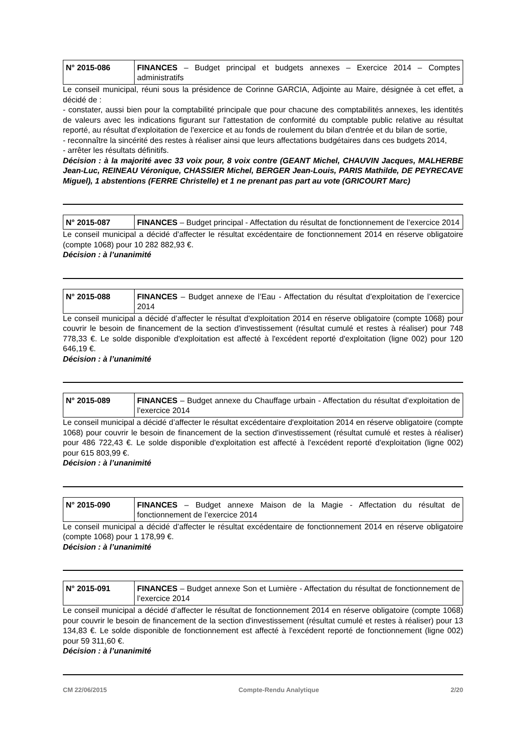| N° 2015-086 | FINANCES – Budget principal et budgets annexes – Exercice 2014 – Comptes administratifs |
Le conseil municipal, réuni sous la présidence de Corinne GARCIA, Adjointe au Maire, désignée à cet effet, a décidé de :
- constater, aussi bien pour la comptabilité principale que pour chacune des comptabilités annexes, les identités de valeurs avec les indications figurant sur l'attestation de conformité du comptable public relative au résultat reporté, au résultat d'exploitation de l'exercice et au fonds de roulement du bilan d'entrée et du bilan de sortie,
- reconnaître la sincérité des restes à réaliser ainsi que leurs affectations budgétaires dans ces budgets 2014,
- arrêter les résultats définitifs.
Décision : à la majorité avec 33 voix pour, 8 voix contre (GEANT Michel, CHAUVIN Jacques, MALHERBE Jean-Luc, REINEAU Véronique, CHASSIER Michel, BERGER Jean-Louis, PARIS Mathilde, DE PEYRECAVE Miguel), 1 abstentions (FERRE Christelle) et 1 ne prenant pas part au vote (GRICOURT Marc)
| N° 2015-087 | FINANCES – Budget principal - Affectation du résultat de fonctionnement de l’exercice 2014 |
Le conseil municipal a décidé d’affecter le résultat excédentaire de fonctionnement 2014 en réserve obligatoire (compte 1068) pour 10 282 882,93 €.
Décision : à l’unanimité
| N° 2015-088 | FINANCES – Budget annexe de l’Eau - Affectation du résultat d’exploitation de l’exercice 2014 |
Le conseil municipal a décidé d’affecter le résultat d'exploitation 2014 en réserve obligatoire (compte 1068) pour couvrir le besoin de financement de la section d'investissement (résultat cumulé et restes à réaliser) pour 748 778,33 €. Le solde disponible d'exploitation est affecté à l'excédent reporté d'exploitation (ligne 002) pour 120 646,19 €.
Décision : à l’unanimité
| N° 2015-089 | FINANCES – Budget annexe du Chauffage urbain - Affectation du résultat d’exploitation de l’exercice 2014 |
Le conseil municipal a décidé d’affecter le résultat excédentaire d'exploitation 2014 en réserve obligatoire (compte 1068) pour couvrir le besoin de financement de la section d'investissement (résultat cumulé et restes à réaliser) pour 486 722,43 €. Le solde disponible d'exploitation est affecté à l'excédent reporté d'exploitation (ligne 002) pour 615 803,99 €.
Décision : à l’unanimité
| N° 2015-090 | FINANCES – Budget annexe Maison de la Magie - Affectation du résultat de fonctionnement de l’exercice 2014 |
Le conseil municipal a décidé d’affecter le résultat excédentaire de fonctionnement 2014 en réserve obligatoire (compte 1068) pour 1 178,99 €.
Décision : à l’unanimité
| N° 2015-091 | FINANCES – Budget annexe Son et Lumière - Affectation du résultat de fonctionnement de l’exercice 2014 |
Le conseil municipal a décidé d’affecter le résultat de fonctionnement 2014 en réserve obligatoire (compte 1068) pour couvrir le besoin de financement de la section d'investissement (résultat cumulé et restes à réaliser) pour 13 134,83 €. Le solde disponible de fonctionnement est affecté à l'excédent reporté de fonctionnement (ligne 002) pour 59 311,60 €.
Décision : à l’unanimité
CM 22/06/2015 Compte-Rendu Analytique 2/20